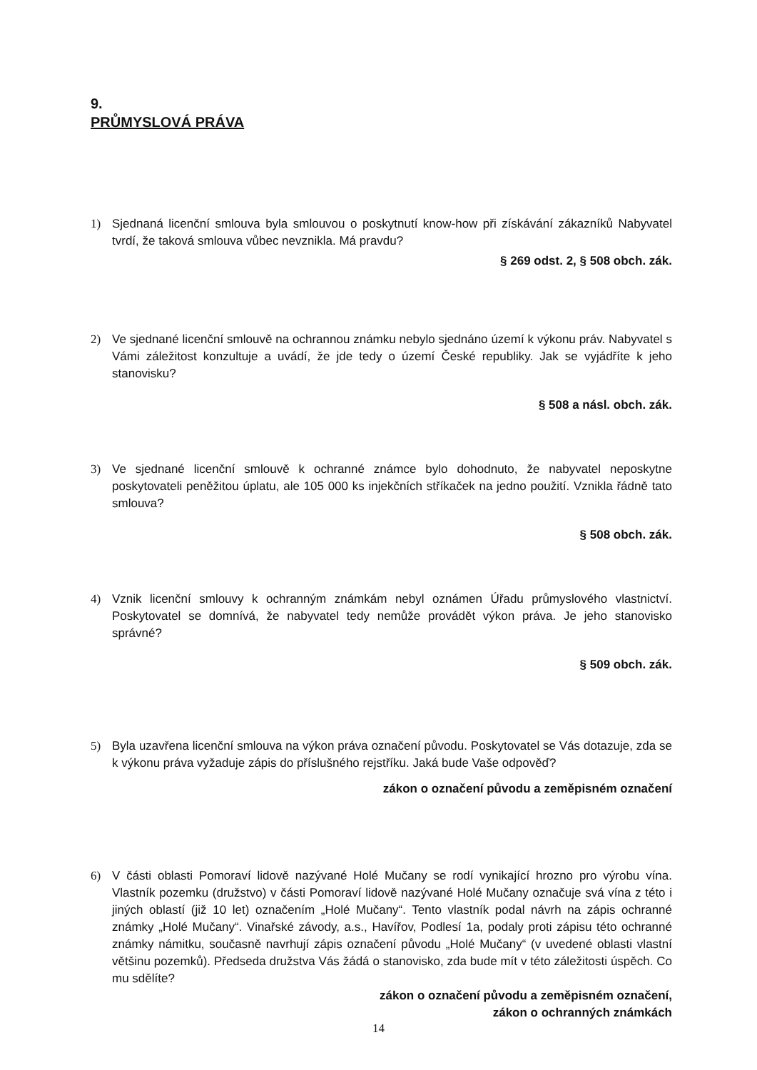9.
PRŮMYSLOVÁ PRÁVA
1) Sjednaná licenční smlouva byla smlouvou o poskytnutí know-how při získávání zákazníků Nabyvatel tvrdí, že taková smlouva vůbec nevznikla. Má pravdu?
§ 269 odst. 2, § 508 obch. zák.
2) Ve sjednané licenční smlouvě na ochrannou známku nebylo sjednáno území k výkonu práv. Nabyvatel s Vámi záležitost konzultuje a uvádí, že jde tedy o území České republiky. Jak se vyjádříte k jeho stanovisku?
§ 508 a násl. obch. zák.
3) Ve sjednané licenční smlouvě k ochranné známce bylo dohodnuto, že nabyvatel neposkytne poskytovateli peněžitou úplatu, ale 105 000 ks injekčních stříkaček na jedno použití. Vznikla řádně tato smlouva?
§ 508 obch. zák.
4) Vznik licenční smlouvy k ochranným známkám nebyl oznámen Úřadu průmyslového vlastnictví. Poskytovatel se domnívá, že nabyvatel tedy nemůže provádět výkon práva. Je jeho stanovisko správné?
§ 509 obch. zák.
5) Byla uzavřena licenční smlouva na výkon práva označení původu. Poskytovatel se Vás dotazuje, zda se k výkonu práva vyžaduje zápis do příslušného rejstříku. Jaká bude Vaše odpověď?
zákon o označení původu a zeměpisném označení
6) V části oblasti Pomoraví lidově nazývané Holé Mučany se rodí vynikající hrozno pro výrobu vína. Vlastník pozemku (družstvo) v části Pomoraví lidově nazývané Holé Mučany označuje svá vína z této i jiných oblastí (již 10 let) označením „Holé Mučany“. Tento vlastník podal návrh na zápis ochranné známky „Holé Mučany“. Vinařské závody, a.s., Havířov, Podlesí 1a, podaly proti zápisu této ochranné známky námitku, současně navrhují zápis označení původu „Holé Mučany“ (v uvedené oblasti vlastní většinu pozemků). Předseda družstva Vás žádá o stanovisko, zda bude mít v této záležitosti úspěch. Co mu sdělíte?
zákon o označení původu a zeměpisném označení,
zákon o ochranných známkách
14